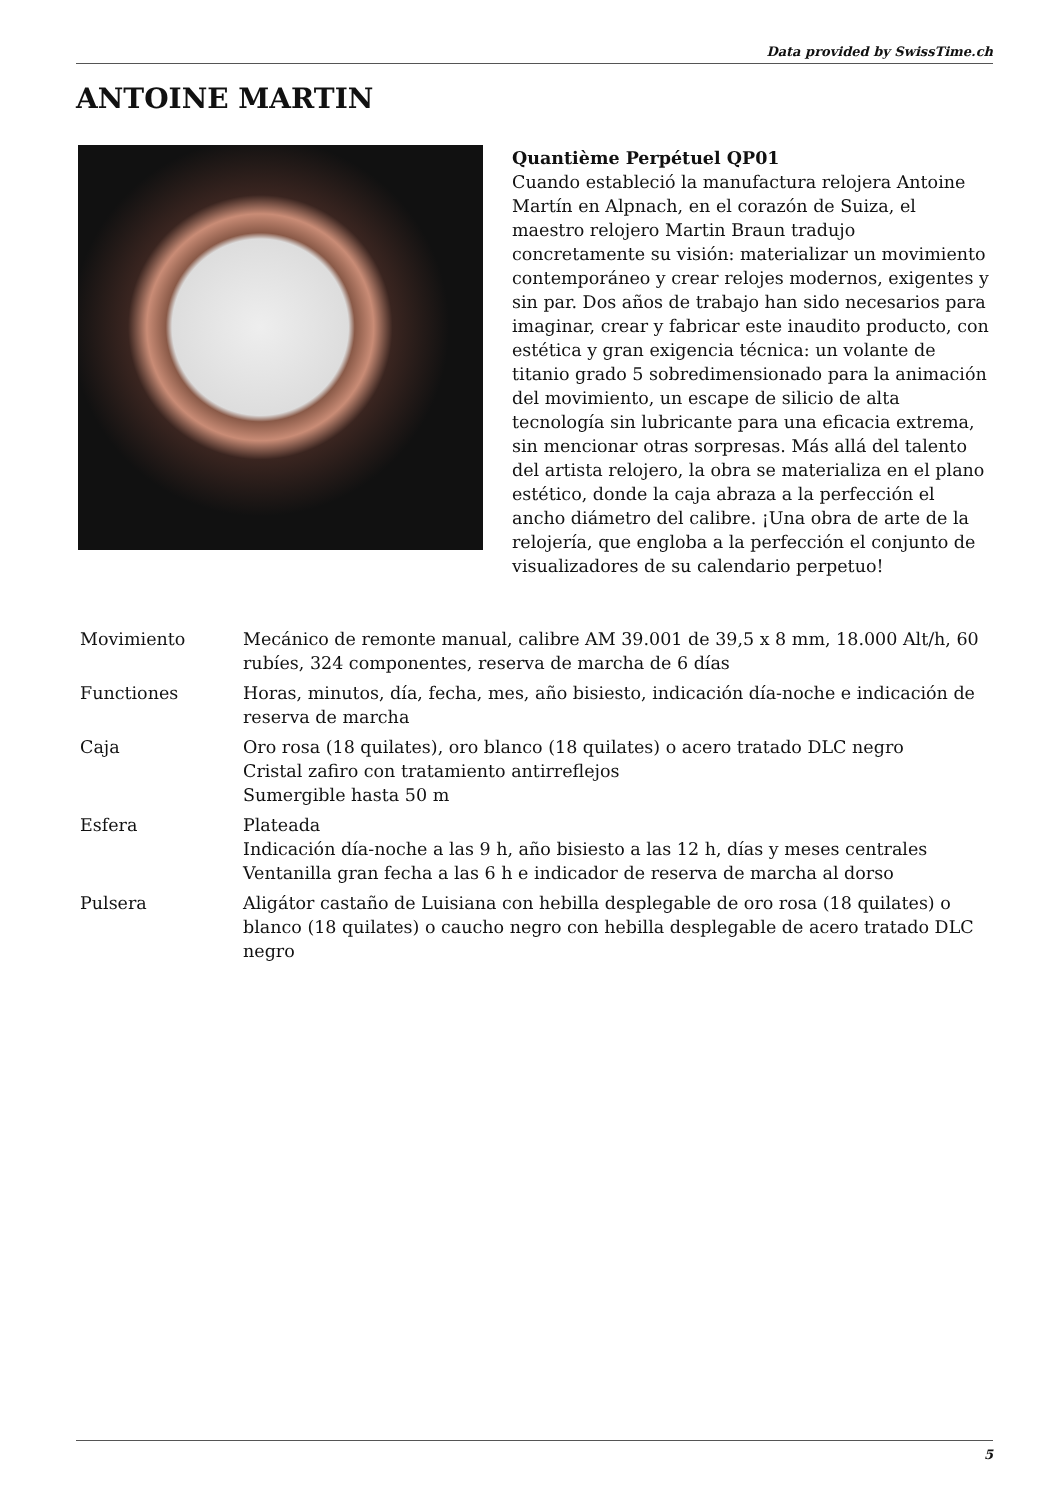Data provided by SwissTime.ch
ANTOINE MARTIN
Quantième Perpétuel QP01
Cuando estableció la manufactura relojera Antoine Martín en Alpnach, en el corazón de Suiza, el maestro relojero Martin Braun tradujo concretamente su visión: materializar un movimiento contemporáneo y crear relojes modernos, exigentes y sin par. Dos años de trabajo han sido necesarios para imaginar, crear y fabricar este inaudito producto, con estética y gran exigencia técnica: un volante de titanio grado 5 sobredimensionado para la animación del movimiento, un escape de silicio de alta tecnología sin lubricante para una eficacia extrema, sin mencionar otras sorpresas. Más allá del talento del artista relojero, la obra se materializa en el plano estético, donde la caja abraza a la perfección el ancho diámetro del calibre. ¡Una obra de arte de la relojería, que engloba a la perfección el conjunto de visualizadores de su calendario perpetuo!
| Movimiento | Mecánico de remonte manual, calibre AM 39.001 de 39,5 x 8 mm, 18.000 Alt/h, 60 rubíes, 324 componentes, reserva de marcha de 6 días |
| Functiones | Horas, minutos, día, fecha, mes, año bisiesto, indicación día-noche e indicación de reserva de marcha |
| Caja | Oro rosa (18 quilates), oro blanco (18 quilates) o acero tratado DLC negro Cristal zafiro con tratamiento antirreflejos Sumergible hasta 50 m |
| Esfera | Plateada Indicación día-noche a las 9 h, año bisiesto a las 12 h, días y meses centrales Ventanilla gran fecha a las 6 h e indicador de reserva de marcha al dorso |
| Pulsera | Aligátor castaño de Luisiana con hebilla desplegable de oro rosa (18 quilates) o blanco (18 quilates) o caucho negro con hebilla desplegable de acero tratado DLC negro |
5